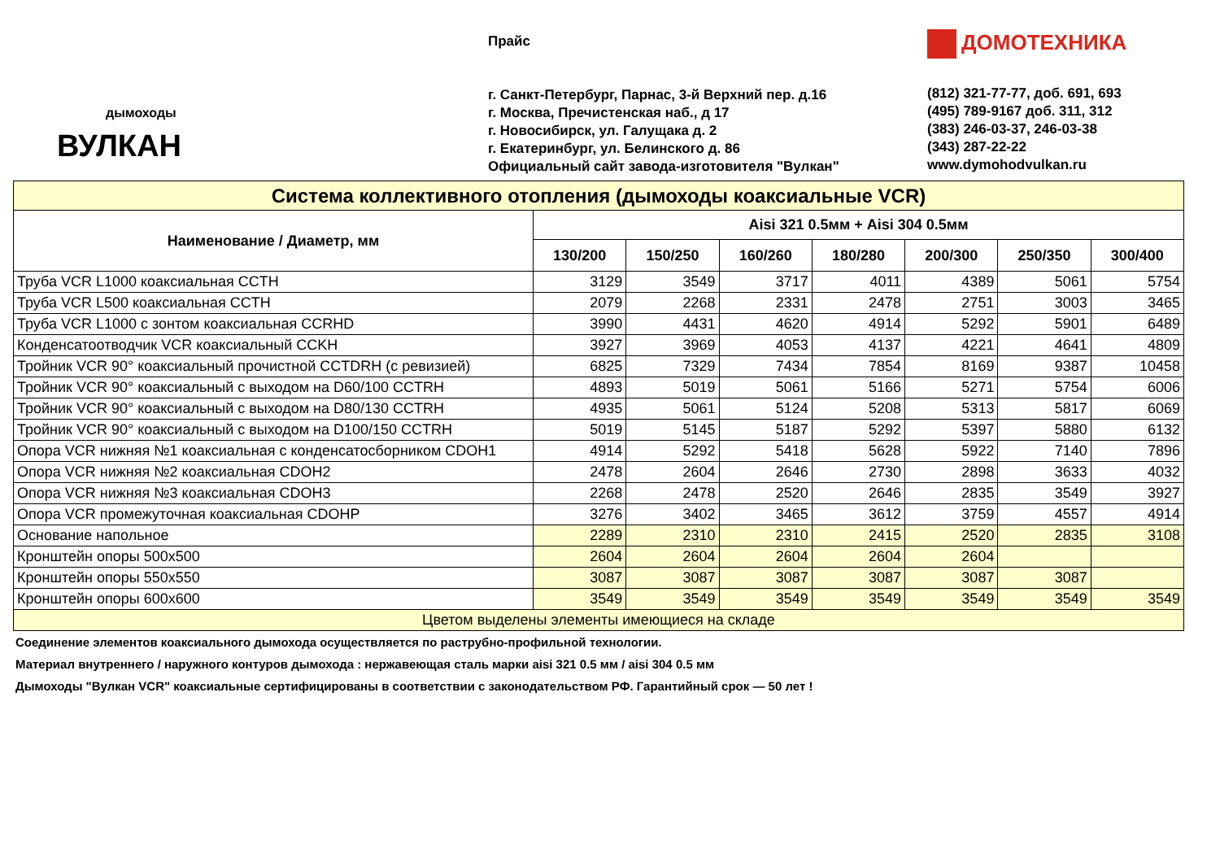дымоходы
ВУЛКАН
Прайс
г. Санкт-Петербург, Парнас, 3-й Верхний пер. д.16
г. Москва, Пречистенская наб., д 17
г. Новосибирск, ул. Галущака д. 2
г. Екатеринбург, ул. Белинского д. 86
Официальный сайт завода-изготовителя "Вулкан"
ДОМОТЕХНИКА
(812) 321-77-77, доб. 691, 693
(495) 789-9167 доб. 311, 312
(383) 246-03-37, 246-03-38
(343) 287-22-22
www.dymohodvulkan.ru
| Система коллективного отопления (дымоходы коаксиальные VCR) | | | | | | | |
| Наименование / Диаметр, мм | Aisi 321 0.5мм + Aisi 304 0.5мм | | | | | | |
| | 130/200 | 150/250 | 160/260 | 180/280 | 200/300 | 250/350 | 300/400 |
| Труба VCR L1000 коаксиальная CCTH | 3129 | 3549 | 3717 | 4011 | 4389 | 5061 | 5754 |
| Труба VCR L500 коаксиальная CCTH | 2079 | 2268 | 2331 | 2478 | 2751 | 3003 | 3465 |
| Труба VCR L1000 с зонтом коаксиальная CCRHD | 3990 | 4431 | 4620 | 4914 | 5292 | 5901 | 6489 |
| Конденсатоотводчик VCR коаксиальный CCKH | 3927 | 3969 | 4053 | 4137 | 4221 | 4641 | 4809 |
| Тройник VCR 90° коаксиальный прочистной CCTDRH (с ревизией) | 6825 | 7329 | 7434 | 7854 | 8169 | 9387 | 10458 |
| Тройник VCR 90° коаксиальный с выходом на D60/100 CCTRH | 4893 | 5019 | 5061 | 5166 | 5271 | 5754 | 6006 |
| Тройник VCR 90° коаксиальный с выходом на D80/130 CCTRH | 4935 | 5061 | 5124 | 5208 | 5313 | 5817 | 6069 |
| Тройник VCR 90° коаксиальный с выходом на D100/150 CCTRH | 5019 | 5145 | 5187 | 5292 | 5397 | 5880 | 6132 |
| Опора VCR нижняя №1 коаксиальная с конденсатосборником CDOH1 | 4914 | 5292 | 5418 | 5628 | 5922 | 7140 | 7896 |
| Опора VCR нижняя №2 коаксиальная CDOH2 | 2478 | 2604 | 2646 | 2730 | 2898 | 3633 | 4032 |
| Опора VCR нижняя №3 коаксиальная CDOH3 | 2268 | 2478 | 2520 | 2646 | 2835 | 3549 | 3927 |
| Опора VCR промежуточная коаксиальная CDOHP | 3276 | 3402 | 3465 | 3612 | 3759 | 4557 | 4914 |
| Основание напольное | 2289 | 2310 | 2310 | 2415 | 2520 | 2835 | 3108 |
| Кронштейн опоры 500х500 | 2604 | 2604 | 2604 | 2604 | 2604 | | |
| Кронштейн опоры 550х550 | 3087 | 3087 | 3087 | 3087 | 3087 | 3087 | |
| Кронштейн опоры 600х600 | 3549 | 3549 | 3549 | 3549 | 3549 | 3549 | 3549 |
| Цветом выделены элементы имеющиеся на складе | | | | | | | |
Соединение элементов коаксиального дымохода осуществляется по раструбно-профильной технологии.
Материал внутреннего / наружного контуров дымохода : нержавеющая сталь марки aisi 321 0.5 мм / aisi 304 0.5 мм
Дымоходы "Вулкан VCR" коаксиальные сертифицированы в соответствии с законодательством РФ. Гарантийный срок — 50 лет !